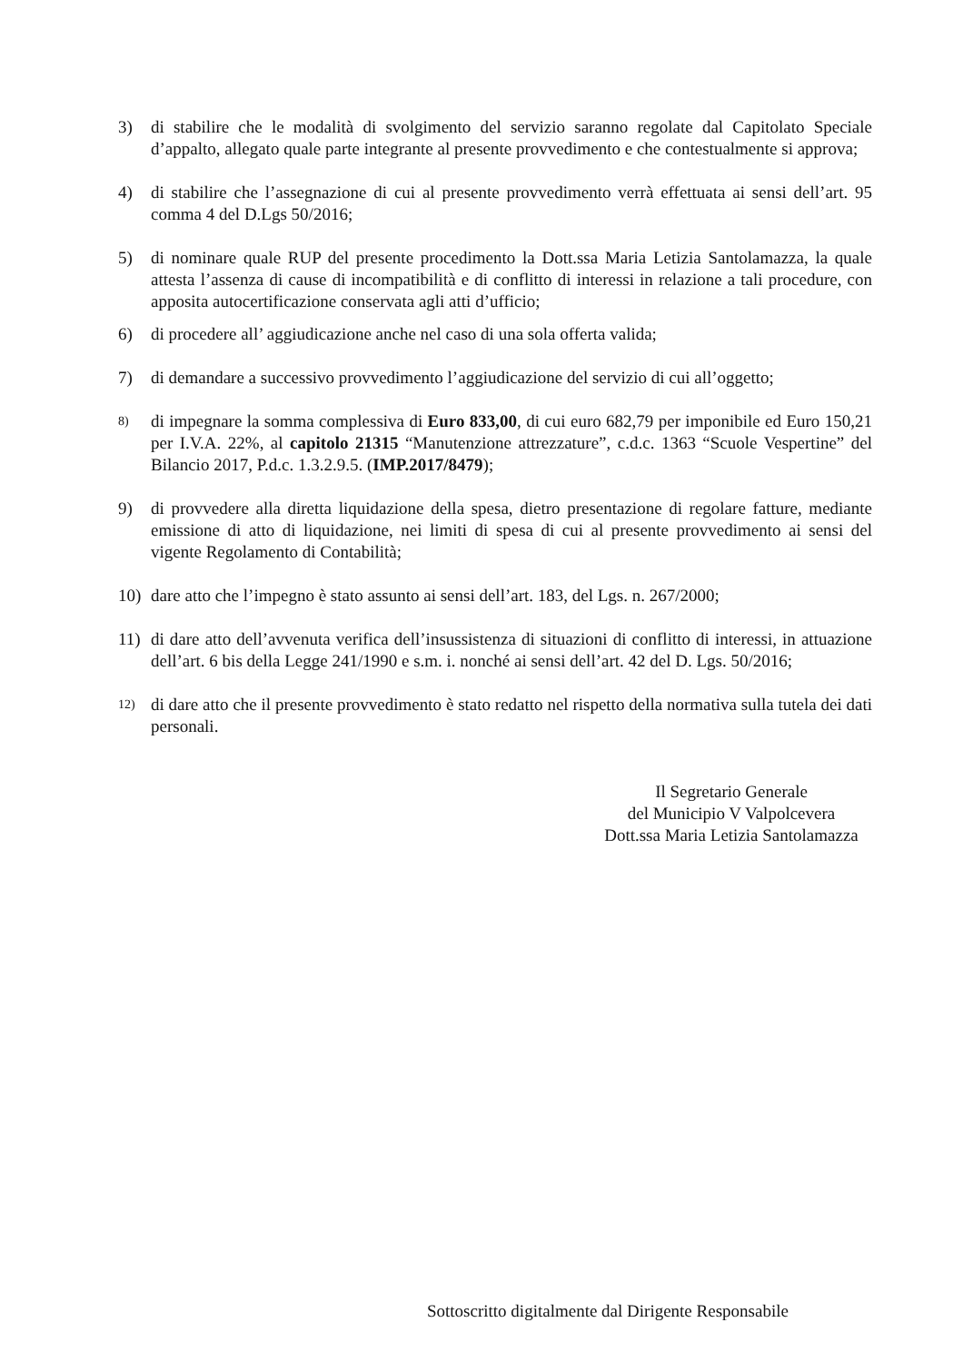3) di stabilire che le modalità di svolgimento del servizio saranno regolate dal Capitolato Speciale d’appalto, allegato quale parte integrante al presente provvedimento e che contestualmente si approva;
4) di stabilire che l’assegnazione di cui al presente provvedimento verrà effettuata ai sensi dell’art. 95 comma 4 del D.Lgs 50/2016;
5) di nominare quale RUP del presente procedimento la Dott.ssa Maria Letizia Santolamazza, la quale attesta l’assenza di cause di incompatibilità e di conflitto di interessi in relazione a tali procedure, con apposita autocertificazione conservata agli atti d’ufficio;
6) di procedere all’ aggiudicazione anche nel caso di una sola offerta valida;
7) di demandare a successivo provvedimento l’aggiudicazione del servizio di cui all’oggetto;
8)
di impegnare la somma complessiva di Euro 833,00, di cui euro 682,79 per imponibile ed Euro 150,21 per I.V.A. 22%, al capitolo 21315 “Manutenzione attrezzature”, c.d.c. 1363 “Scuole Vespertine” del Bilancio 2017, P.d.c. 1.3.2.9.5. (IMP.2017/8479);
9) di provvedere alla diretta liquidazione della spesa, dietro presentazione di regolare fatture, mediante emissione di atto di liquidazione, nei limiti di spesa di cui al presente provvedimento ai sensi del vigente Regolamento di Contabilità;
10) dare atto che l’impegno è stato assunto ai sensi dell’art. 183, del Lgs. n. 267/2000;
11) di dare atto dell’avvenuta verifica dell’insussistenza di situazioni di conflitto di interessi, in attuazione dell’art. 6 bis della Legge 241/1990 e s.m. i. nonché ai sensi dell’art. 42 del D. Lgs. 50/2016;
12)
di dare atto che il presente provvedimento è stato redatto nel rispetto della normativa sulla tutela dei dati personali.
Il Segretario Generale
del Municipio V Valpolcevera
Dott.ssa Maria Letizia Santolamazza
Sottoscritto digitalmente dal Dirigente Responsabile